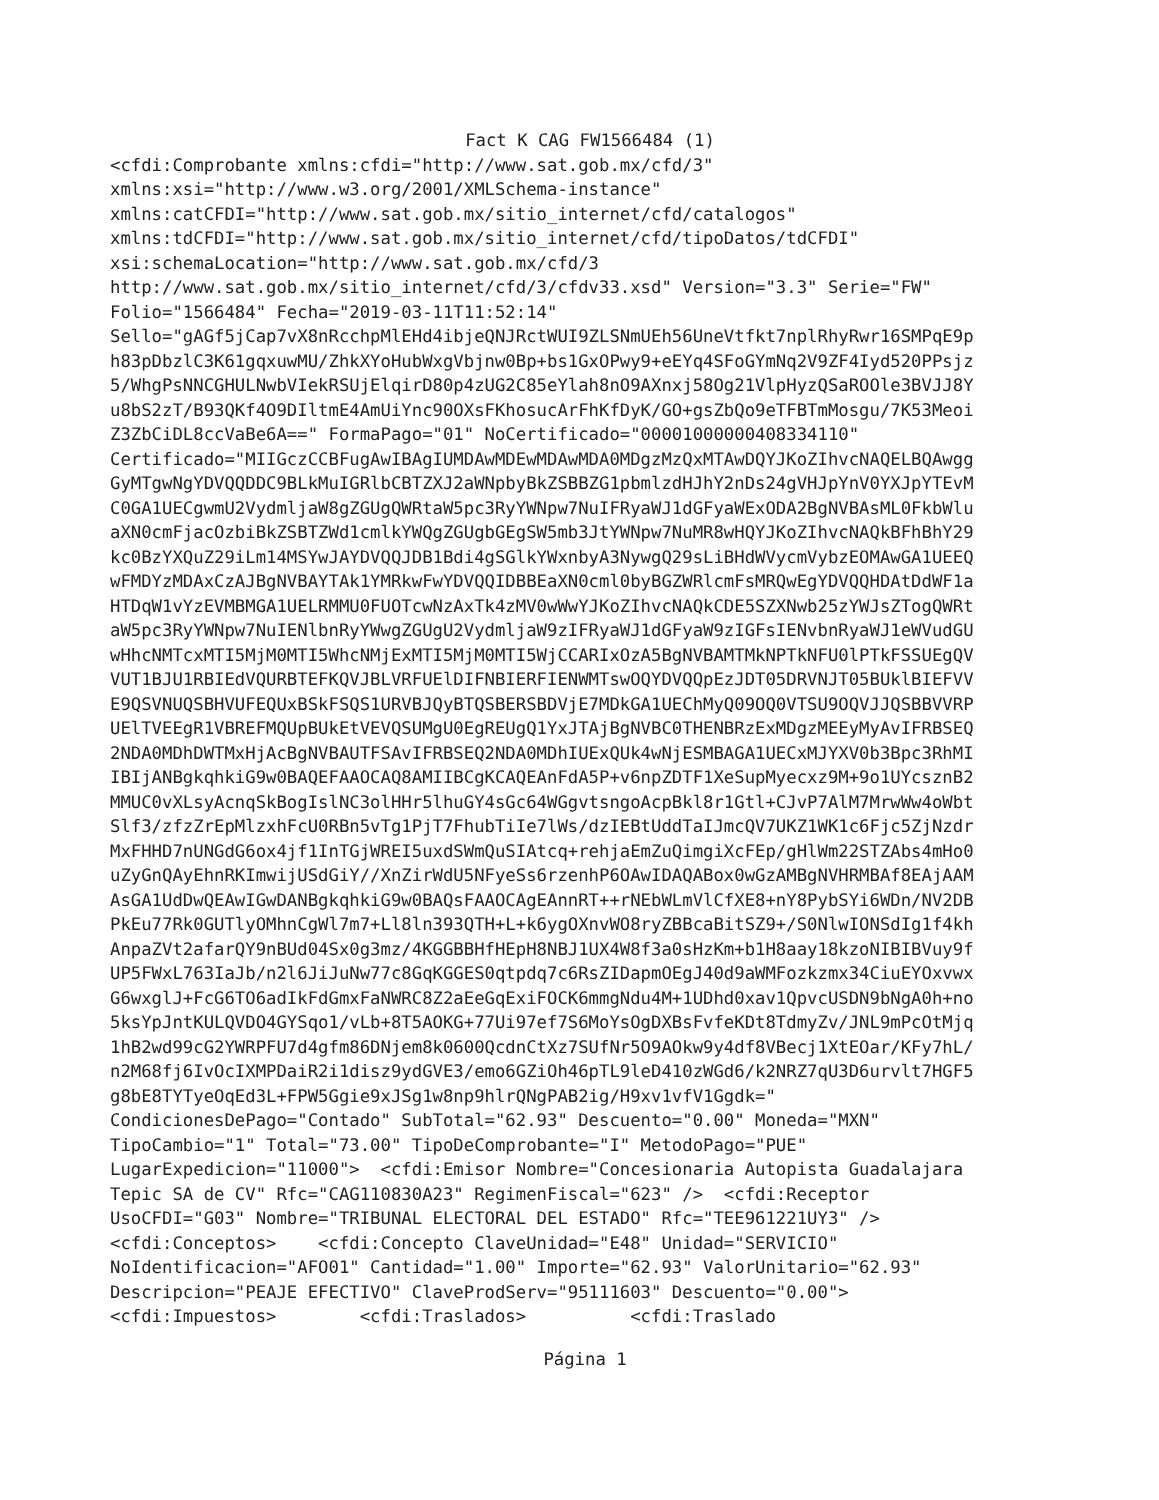Fact K CAG FW1566484 (1)
<cfdi:Comprobante xmlns:cfdi="http://www.sat.gob.mx/cfd/3" xmlns:xsi="http://www.w3.org/2001/XMLSchema-instance" xmlns:catCFDI="http://www.sat.gob.mx/sitio_internet/cfd/catalogos" xmlns:tdCFDI="http://www.sat.gob.mx/sitio_internet/cfd/tipoDatos/tdCFDI" xsi:schemaLocation="http://www.sat.gob.mx/cfd/3 http://www.sat.gob.mx/sitio_internet/cfd/3/cfdv33.xsd" Version="3.3" Serie="FW" Folio="1566484" Fecha="2019-03-11T11:52:14" Sello="gAGf5jCap7vX8nRcchpMlEHd4ibjeQNJRctWUI9ZLSNmUEh56UneVtfkt7nplRhyRwr16SMPqE9p h83pDbzlC3K61gqxuwMU/ZhkXYoHubWxgVbjnw0Bp+bs1GxOPwy9+eEYq4SFoGYmNq2V9ZF4Iyd520PPsjz 5/WhgPsNNCGHULNwbVIekRSUjElqirD80p4zUG2C85eYlah8nO9AXnxj58Og21VlpHyzQSaROOle3BVJJ8Y u8bS2zT/B93QKf4O9DIltmE4AmUiYnc90OXsFKhosucArFhKfDyK/GO+gsZbQo9eTFBTmMosgu/7K53Meoi Z3ZbCiDL8ccVaBe6A==" FormaPago="01" NoCertificado="00001000000408334110" Certificado="MIIGczCCBFugAwIBAgIUMDAwMDEwMDAwMDA0MDgzMzQxMTAwDQYJKoZIhvcNAQELBQAwgg GyMTgwNgYDVQQDDC9BLkMuIGRlbCBTZXJ2aWNpbyBkZSBBZG1pbmlzdHJhY2nDs24gVHJpYnV0YXJpYTEvM C0GA1UECgwmU2VydmljaW8gZGUgQWRtaW5pc3RyYWNpw7NuIFRyaWJ1dGFyaWExODA2BgNVBAsML0FkbWlu aXN0cmFjacOzbiBkZSBTZWd1cmlkYWQgZGUgbGEgSW5mb3JtYWNpw7NuMR8wHQYJKoZIhvcNAQkBFhBhY29 kc0BzYXQuZ29iLm14MSYwJAYDVQQJDB1Bdi4gSGlkYWxnbyA3NywgQ29sLiBHdWVycmVybzEOMAwGA1UEEQ wFMDYzMDAxCzAJBgNVBAYTAk1YMRkwFwYDVQQIDBBEaXN0cml0byBGZWRlcmFsMRQwEgYDVQQHDAtDdWF1a HTDqW1vYzEVMBMGA1UELRMMU0FUOTcwNzAxTk4zMV0wWwYJKoZIhvcNAQkCDE5SZXNwb25zYWJsZTogQWRt aW5pc3RyYWNpw7NuIENlbnRyYWwgZGUgU2VydmljaW9zIFRyaWJ1dGFyaW9zIGFsIENvbnRyaWJ1eWVudGU wHhcNMTcxMTI5MjM0MTI5WhcNMjExMTI5MjM0MTI5WjCCARIxOzA5BgNVBAMTMkNPTkNFU0lPTkFSSUEgQV VUT1BJU1RBIEdVQURBTEFKQVJBLVRFUElDIFNBIERFIENWMTswOQYDVQQpEzJDT05DRVNJT05BUklBIEFVV E9QSVNUQSBHVUFEQUxBSkFSQS1URVBJQyBTQSBERSBDVjE7MDkGA1UEChMyQ09OQ0VTSU9OQVJJQSBBVVRP UElTVEEgR1VBREFMQUpBUkEtVEVQSUMgU0EgREUgQ1YxJTAjBgNVBC0THENBRzExMDgzMEEyMyAvIFRBSEQ 2NDA0MDhDWTMxHjAcBgNVBAUTFSAvIFRBSEQ2NDA0MDhIUExQUk4wNjESMBAGA1UECxMJYXV0b3Bpc3RhMI IBIjANBgkqhkiG9w0BAQEFAAOCAQ8AMIIBCgKCAQEAnFdA5P+v6npZDTF1XeSupMyecxz9M+9o1UYcsznB2 MMUC0vXLsyAcnqSkBogIslNC3olHHr5lhuGY4sGc64WGgvtsngoAcpBkl8r1Gtl+CJvP7AlM7MrwWw4oWbt Slf3/zfzZrEpMlzxhFcU0RBn5vTg1PjT7FhubTiIe7lWs/dzIEBtUddTaIJmcQV7UKZ1WK1c6Fjc5ZjNzdr MxFHHD7nUNGdG6ox4jf1InTGjWREI5uxdSWmQuSIAtcq+rehjaEmZuQimgiXcFEp/gHlWm22STZAbs4mHo0 uZyGnQAyEhnRKImwijUSdGiY//XnZirWdU5NFyeSs6rzenhP6OAwIDAQABox0wGzAMBgNVHRMBAf8EAjAAM AsGA1UdDwQEAwIGwDANBgkqhkiG9w0BAQsFAAOCAgEAnnRT++rNEbWLmVlCfXE8+nY8PybSYi6WDn/NV2DB PkEu77Rk0GUTlyOMhnCgWl7m7+Ll8ln393QTH+L+k6ygOXnvWO8ryZBBcaBitSZ9+/S0NlwIONSdIg1f4kh AnpaZVt2afarQY9nBUd04Sx0g3mz/4KGGBBHfHEpH8NBJ1UX4W8f3a0sHzKm+b1H8aay18kzoNIBIBVuy9f UP5FWxL763IaJb/n2l6JiJuNw77c8GqKGGES0qtpdq7c6RsZIDapmOEgJ40d9aWMFozkzmx34CiuEYOxvwx G6wxglJ+FcG6TO6adIkFdGmxFaNWRC8Z2aEeGqExiFOCK6mmgNdu4M+1UDhd0xav1QpvcUSDN9bNgA0h+no 5ksYpJntKULQVDO4GYSqo1/vLb+8T5AOKG+77Ui97ef7S6MoYsOgDXBsFvfeKDt8TdmyZv/JNL9mPcOtMjq 1hB2wd99cG2YWRPFU7d4gfm86DNjem8k0600QcdnCtXz7SUfNr5O9AOkw9y4df8VBecj1XtEOar/KFy7hL/ n2M68fj6IvOcIXMPDaiR2i1disz9ydGVE3/emo6GZiOh46pTL9leD410zWGd6/k2NRZ7qU3D6urvlt7HGF5 g8bE8TYTyeOqEd3L+FPW5Ggie9xJSg1w8np9hlrQNgPAB2ig/H9xv1vfV1Ggdk=" CondicionesDePago="Contado" SubTotal="62.93" Descuento="0.00" Moneda="MXN" TipoCambio="1" Total="73.00" TipoDeComprobante="I" MetodoPago="PUE" LugarExpedicion="11000"> <cfdi:Emisor Nombre="Concesionaria Autopista Guadalajara Tepic SA de CV" Rfc="CAG110830A23" RegimenFiscal="623" /> <cfdi:Receptor UsoCFDI="G03" Nombre="TRIBUNAL ELECTORAL DEL ESTADO" Rfc="TEE961221UY3" /> <cfdi:Conceptos> <cfdi:Concepto ClaveUnidad="E48" Unidad="SERVICIO" NoIdentificacion="AFO01" Cantidad="1.00" Importe="62.93" ValorUnitario="62.93" Descripcion="PEAJE EFECTIVO" ClaveProdServ="95111603" Descuento="0.00"> <cfdi:Impuestos> <cfdi:Traslados> <cfdi:Traslado
Página 1